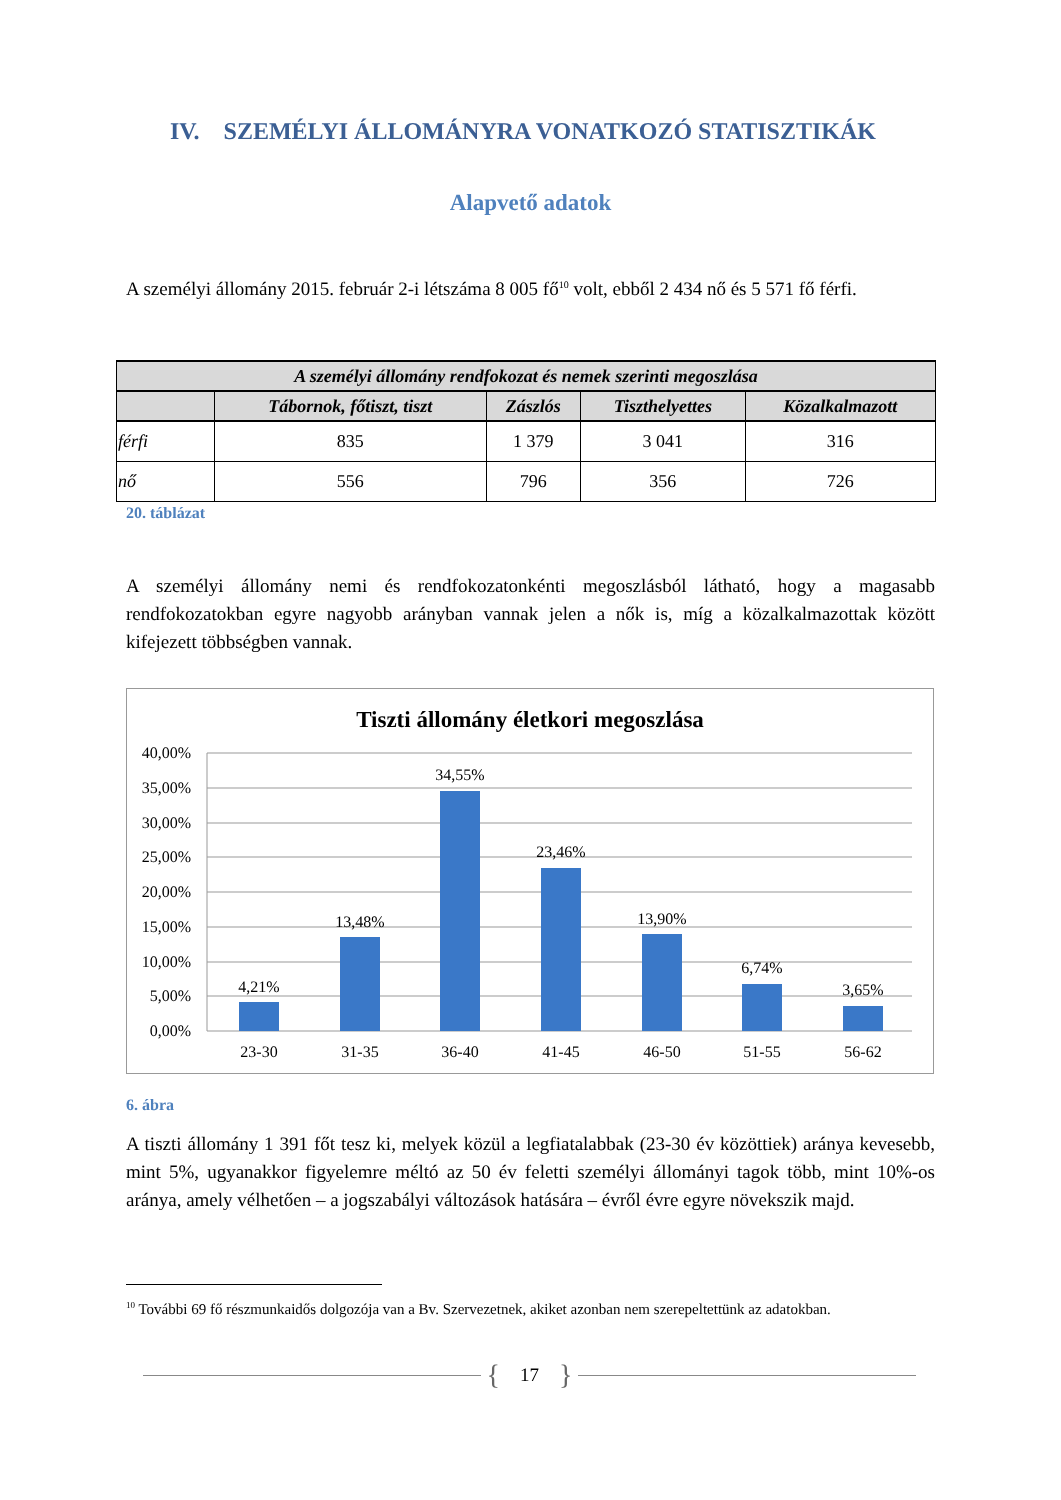IV. SZEMÉLYI ÁLLOMÁNYRA VONATKOZÓ STATISZTIKÁK
Alapvető adatok
A személyi állomány 2015. február 2-i létszáma 8 005 fő<sup>10</sup> volt, ebből 2 434 nő és 5 571 fő férfi.
| A személyi állomány rendfokozat és nemek szerinti megoszlása | | | | |
| --- | --- | --- | --- | --- |
| | Tábornok, főtiszt, tiszt | Zászlós | Tiszthelyettes | Közalkalmazott |
| férfi | 835 | 1 379 | 3 041 | 316 |
| nő | 556 | 796 | 356 | 726 |
20. táblázat
A személyi állomány nemi és rendfokozatonkénti megoszlásból látható, hogy a magasabb rendfokozatokban egyre nagyobb arányban vannak jelen a nők is, míg a közalkalmazottak között kifejezett többségben vannak.
Tiszti állomány életkori megoszlása
40,00%
35,00%
30,00%
25,00%
20,00%
15,00%
10,00%
5,00%
0,00%
4,21%
13,48%
34,55%
23,46%
13,90%
6,74%
3,65%
23-30
31-35
36-40
41-45
46-50
51-55
56-62
6. ábra
A tiszti állomány 1 391 főt tesz ki, melyek közül a legfiatalabbak (23-30 év közöttiek) aránya kevesebb, mint 5%, ugyanakkor figyelemre méltó az 50 év feletti személyi állományi tagok több, mint 10%-os aránya, amely vélhetően – a jogszabályi változások hatására – évről évre egyre növekszik majd.
<sup>10</sup> További 69 fő részmunkaidős dolgozója van a Bv. Szervezetnek, akiket azonban nem szerepeltettünk az adatokban.
{
17
}